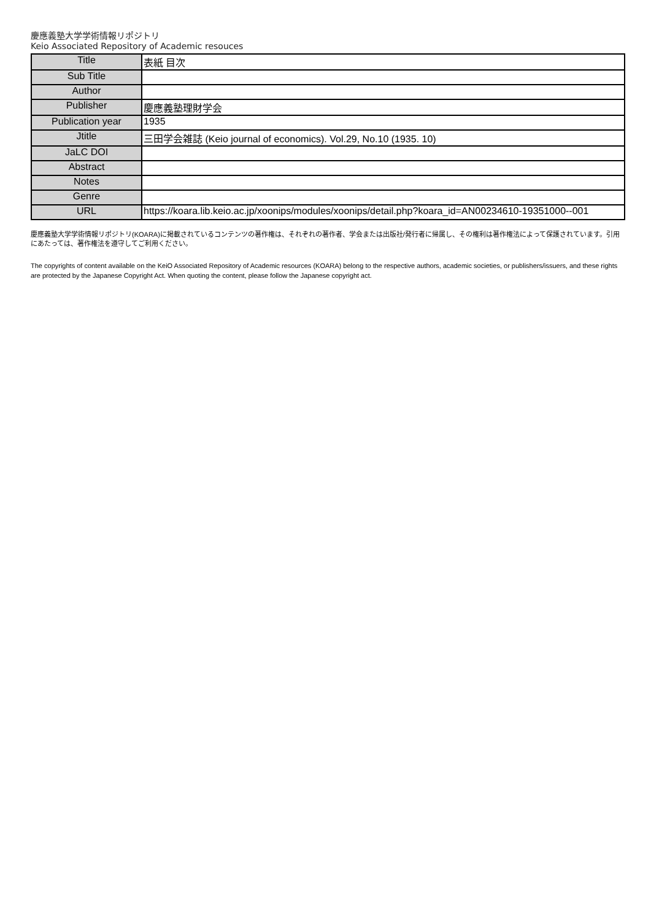慶應義塾大学学術情報リポジトリ
Keio Associated Repository of Academic resouces
| Title | 表紙 目次 |
| Sub Title | |
| Author | |
| Publisher | 慶應義塾理財学会 |
| Publication year | 1935 |
| Jtitle | 三田学会雑誌 (Keio journal of economics). Vol.29, No.10 (1935. 10) |
| JaLC DOI | |
| Abstract | |
| Notes | |
| Genre | |
| URL | https://koara.lib.keio.ac.jp/xoonips/modules/xoonips/detail.php?koara_id=AN00234610-19351000--001 |
慶應義塾大学学術情報リポジトリ(KOARA)に掲載されているコンテンツの著作権は、それぞれの著作者、学会または出版社/発行者に帰属し、その権利は著作権法によって保護されています。引用にあたっては、著作権法を遵守してご利用ください。
The copyrights of content available on the KeiO Associated Repository of Academic resources (KOARA) belong to the respective authors, academic societies, or publishers/issuers, and these rights are protected by the Japanese Copyright Act. When quoting the content, please follow the Japanese copyright act.